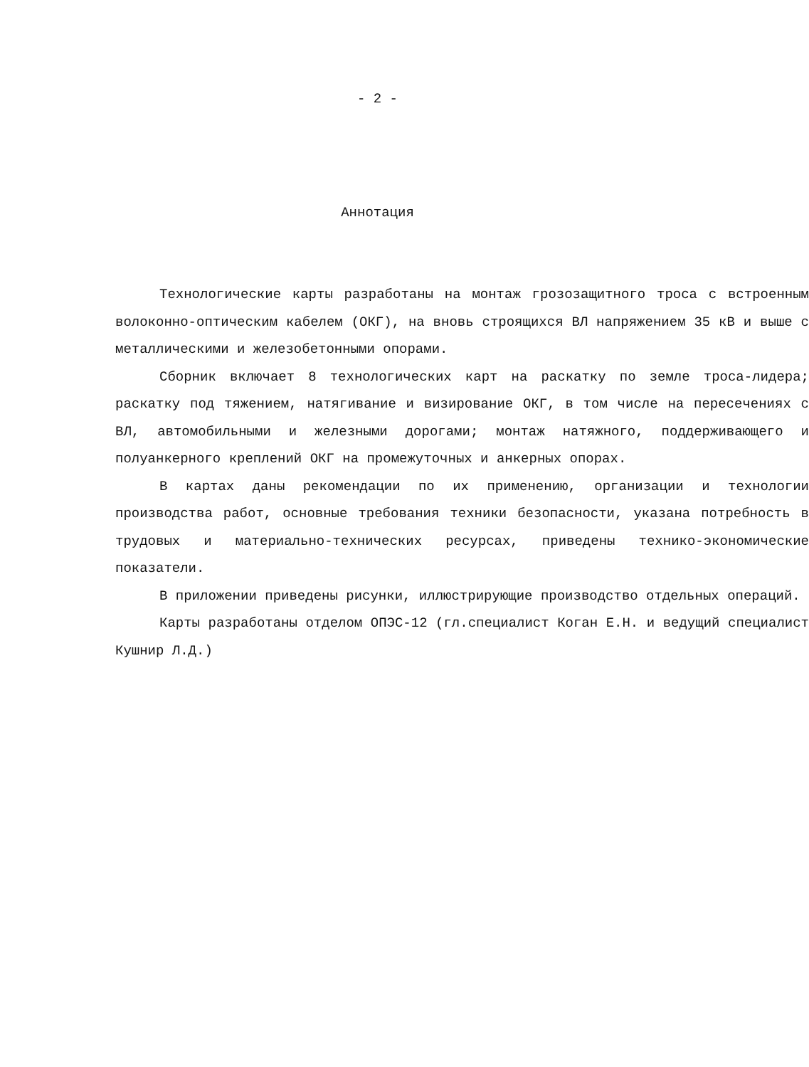- 2 -
Аннотация
Технологические карты разработаны на монтаж грозозащитного троса с встроенным волоконно-оптическим кабелем (ОКГ), на вновь строящихся ВЛ напряжением 35 кВ и выше с металлическими и железобетонными опорами.
Сборник включает 8 технологических карт на раскатку по земле троса-лидера; раскатку под тяжением, натягивание и визирование ОКГ, в том числе на пересечениях с ВЛ, автомобильными и железными дорогами; монтаж натяжного, поддерживающего и полуанкерного креплений ОКГ на промежуточных и анкерных опорах.
В картах даны рекомендации по их применению, организации и технологии производства работ, основные требования техники безопасности, указана потребность в трудовых и материально-технических ресурсах, приведены технико-экономические показатели.
В приложении приведены рисунки, иллюстрирующие производство отдельных операций.
Карты разработаны отделом ОПЭС-12 (гл.специалист Коган Е.Н. и ведущий специалист Кушнир Л.Д.)